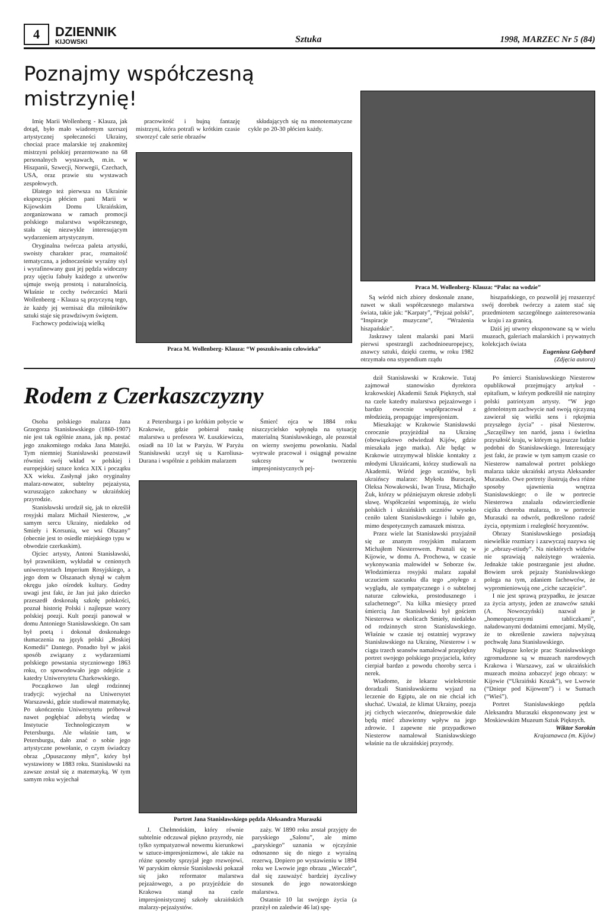4 DZIENNIK
KIJOWSKI Sztuka 1998, MARZEC Nr 5 (84)
Poznajmy współczesną mistrzynię!
Imię Marii Wollenberg - Klauza, jak dotąd, było mało wiadomym szerszej artystycznej społeczności Ukrainy, chociaż prace malarskie tej znakomitej mistrzyni polskiej prezentowano na 68 personalnych wystawach, m.in. w Hiszpanii, Szwecji, Norwegii, Czechach, USA, oraz prawie stu wystawach zespołowych.
Dlatego też pierwsza na Ukrainie ekspozycja płócien pani Marii w Kijowskim Domu Ukraińskim, zorganizowana w ramach promocji polskiego malarstwa współczesnego, stała się niezwykle interesującym wydarzeniem artystycznym.
Oryginalna twórcza paleta artystki, swoisty charakter prac, rozmaitość tematyczna, a jednocześnie wyraźny styl i wyrafinowany gust jej pędzla widoczny przy ujęciu fabuły każdego z utworów ujmuje swoją prostotą i naturalnością. Właśnie te cechy twórczości Marii Wollenbeerg - Klauza są przyczyną tego, że każdy jej wernisaż dla miłośników sztuki staje się prawdziwym świętem.
Fachowcy podziwiają wielką
pracowitość i bujną fantazję mistrzyni, która potrafi w krótkim czasie stworzyć całe serie obrazów
składających się na monotematyczne cykle po 20-30 płócien każdy.
Praca M. Wollenberg- Klauza: “W poszukiwaniu człowieka”
Praca M. Wollenberg- Klauza: “Pałac na wodzie”
Są wśród nich zbiory doskonale znane, nawet w skali współczesnego malarstwa świata, takie jak: “Karpaty”, “Pejzaż polski”, “Inspiracje muzyczne”, “Wrażenia hiszpańskie”.
Jaskrawy talent malarski pani Marii pierwsi spostrzegli zachodnioeuropejscy, znawcy sztuki, dzięki czemu, w roku 1982 otrzymała ona stypendium rządu
hiszpańskiego, co pozwolił jej rozszerzyć swój dorobek twórczy a zatem stać się przedmiotem szczególnego zainteresowania w kraju i za granicą.
Dziś jej utwory eksponowane są w wielu muzeach, galeriach malarskich i prywatnych kolekcjach świata
Eugeniusz Gołybard
(Zdjęcia autora)
Rodem z Czerkaszczyzny
Osoba polskiego malarza Jana Grzegorza Stanisławskiego (1860-1907) nie jest tak ogólnie znana, jak np. postać jego znakomitego rodaka Jana Matejki. Tym niemniej Stanisławski pozostawił również swój wkład w polskiej i europejskiej sztuce końca XIX i początku XX wieku. Zasłynął jako oryginalny malarz-nowator, subtelny pejzażysta, wzruszająco zakochany w ukraińskiej przyrodzie.
Stanisławski urodził się, jak to określił rosyjski malarz Michaił Niesterow, „w samym sercu Ukrainy, niedaleko od Smieły i Korsunia, we wsi Olszany” (obecnie jest to osiedle miejskiego typu w obwodzie czerkaskim).
Ojciec artysty, Antoni Stanisławski, był prawnikiem, wykładał w cenionych uniwersytetach Imperium Rosyjskiego, a jego dom w Olszanach słynął w całym okręgu jako ośrodek kultury. Godny uwagi jest fakt, że Jan już jako dziecko przeszedł doskonałą szkołę polskości, poznał historię Polski i najlepsze wzory polskiej poezji. Kult poezji panował w domu Antoniego Stanisławskiego. On sam był poetą i dokonał doskonałego tłumaczenia na język polski „Boskiej Komedii” Dantego. Ponadto był w jakiś sposób związany z wydarzeniami polskiego powstania styczniowego 1863 roku, co spowodowało jego odejście z katedry Uniwersytetu Charkowskiego.
Początkowo Jan uległ rodzinnej tradycji: wyjechał na Uniwersytet Warszawski, gdzie studiował matematykę. Po ukończeniu Uniwersytetu próbował nawet pogłębiać zdobytą wiedzę w Instytucie Technologicznym w Petersburgu. Ale właśnie tam, w Petersburgu, dało znać o sobie jego artystyczne powołanie, o czym świadczy obraz „Opuszczony młyn”, który był wystawiony w 1883 roku. Stanisławski na zawsze został się z matematyką. W tym samym roku wyjechał
z Petersburga i po krótkim pobycie w Krakowie, gdzie pobierał naukę malarstwa u profesora W. Łuszkiewicza, osiadł na 10 lat w Paryżu. W Paryżu Stanisławski uczył się u Karoliusa-Durana i wspólnie z polskim malarzem
Śmierć ojca w 1884 roku niszczycielsko wpłynęła na sytuację materialną Stanisławskiego, ale pozostał on wierny swojemu powołaniu. Nadal wytrwale pracował i osiągnął poważne sukcesy w tworzeniu impresjonistycznych pej-
Portret Jana Stanisławskiego pędzla Aleksandra Muraszki
J. Chełmońskim, który równie subtelnie odczuwał piękno przyrody, nie tylko sympatyzował nowemu kierunkowi w sztuce-impresjonizmowi, ale także na różne sposoby sprzyjał jego rozwojowi. W paryskim okresie Stanisławski pokazał się jako reformator malarstwa pejzażowego, a po przyjeździe do Krakowa stanął na czele impresjonistycznej szkoły ukraińskich malarzy-pejzażystów.
zaży. W 1890 roku został przyjęty do paryskiego „Salonu”, ale mimo „paryskiego” uznania w ojczyźnie odnoszono się do niego z wyraźną rezerwą. Dopiero po wystawieniu w 1894 roku we Lwowie jego obrazu „Wieczór”, dał się zauważyć bardziej życzliwy stosunek do jego nowatorskiego malarstwa.
Ostatnie 10 lat swojego życia (a przeżył on zaledwie 46 lat) spę-
dził Stanisławski w Krakowie. Tutaj zajmował stanowisko dyrektora krakowskiej Akademii Sztuk Pięknych, stał na czele katedry malarstwa pejzażowego i bardzo owocnie współpracował z młodzieżą, propagując impresjonizm.
Mieszkając w Krakowie Stanisławski corocznie przyjeżdżał na Ukrainę (obowiązkowo odwiedzał Kijów, gdzie mieszkała jego matka). Ale będąc w Krakowie utrzymywał bliskie kontakty z młodymi Ukraińcami, którzy studiowali na Akademii. Wśród jego uczniów, byli ukraińscy malarze: Mykoła Buraczek, Oleksa Nowakowski, Iwan Trusz, Michajło Żuk, którzy w późniejszym okresie zdobyli sławę. Współcześni wspominają, że wielu polskich i ukraińskich uczniów wysoko ceniło talent Stanisławskiego i lubiło go, mimo despotycznych zamaszek mistrza.
Przez wiele lat Stanisławski przyjaźnił się ze znanym rosyjskim malarzem Michajłem Niesterowem. Poznali się w Kijowie, w domu A. Prochowa, w czasie wykonywania malowideł w Soborze św. Włodzimierza rosyjski malarz zapałał uczuciem szacunku dla tego „otyłego z wyglądu, ale sympatycznego i o subtelnej naturze człowieka, prostodusznego i szlachetnego”. Na kilka miesięcy przed śmiercią Jan Stanisławski był gościem Niesterowa w okolicach Smieły, niedaleko od rodzinnych stron Stanisławskiego. Właśnie w czasie tej ostatniej wyprawy Stanisławskiego na Ukrainę, Niesterow i w ciągu trzech seansów namalował przepiękny portret swojego polskiego przyjaciela, który cierpiał bardzo z powodu choroby serca i nerek.
Wiadomo, że lekarze wielokrotnie doradzali Stanisławskiemu wyjazd na leczenie do Egiptu, ale on nie chciał ich słuchać. Uważał, że klimat Ukrainy, poezja jej cichych wieczorów, dnieprowskie dale będą mieć zbawienny wpływ na jego zdrowie. I zapewne nie przypadkowo Niesterow namalował Stanisławskiego właśnie na tle ukraińskiej przyrody.
Po śmierci Stanisławskiego Niesterow opublikował przejmujący artykuł - epitafium, w którym podkreślił nie natrężny polski patriotyzm artysty. “W jego górnolotnym zachwycie nad swoją ojczyzną zawierał się wielki sens i rękojmia przyszłego życia” - pisał Niesterow. „Szczęśliwy ten naród, jasna i świetlna przyszłość kraju, w którym są jeszcze ludzie podobni do Stanisławskiego. Interesujący jest fakt, że prawie w tym samym czasie co Niesterow namalował portret polskiego malarza także ukraiński artysta Aleksander Muraszko. Owe portrety ilustrują dwa różne sposoby ujawnienia wnętrza Stanisławskiego: o ile w portrecie Niesterowa znalazła odzwierciedlenie ciężka choroba malarza, to w portrecie Muraszki na odwrót, podkreślono radość życia, optymizm i rozległość horyzontów.
Obrazy Stanisławskiego posiadają niewielkie rozmiary i zazwyczaj nazywa się je „obrazy-etiudy”. Na niektórych widzów nie sprawiają należytego wrażenia. Jednakże takie postrzeganie jest złudne. Bowiem urok pejzaży Stanisławskiego polega na tym, zdaniem fachowców, że wypromieniowują one „ciche szczęście”.
I nie jest sprawą przypadku, że jeszcze za życia artysty, jeden ze znawców sztuki (A. Nowoczyński) nazwał je „homeopatycznymi tabliczkami”, naładowanymi dodatnimi emocjami. Myślę, że to określenie zawiera najwyższą pochwałę Jana Stanisławskiego.
Najlepsze kolecje prac Stanisławskiego zgromadzone są w muzeach narodowych Krakowa i Warszawy, zaś w ukraińskich muzeach można zobaczyć jego obrazy: w Kijowie (“Ukraiński Kozak”), we Lwowie (“Dniepr pod Kijowem”) i w Sumach (“Wieś”).
Portret Stanisławskiego pędzla Aleksandra Muraszki eksponowany jest w Moskiewskim Muzeum Sztuk Pięknych.
Wiktor Sorokin
Krajoznawca (m. Kijów)